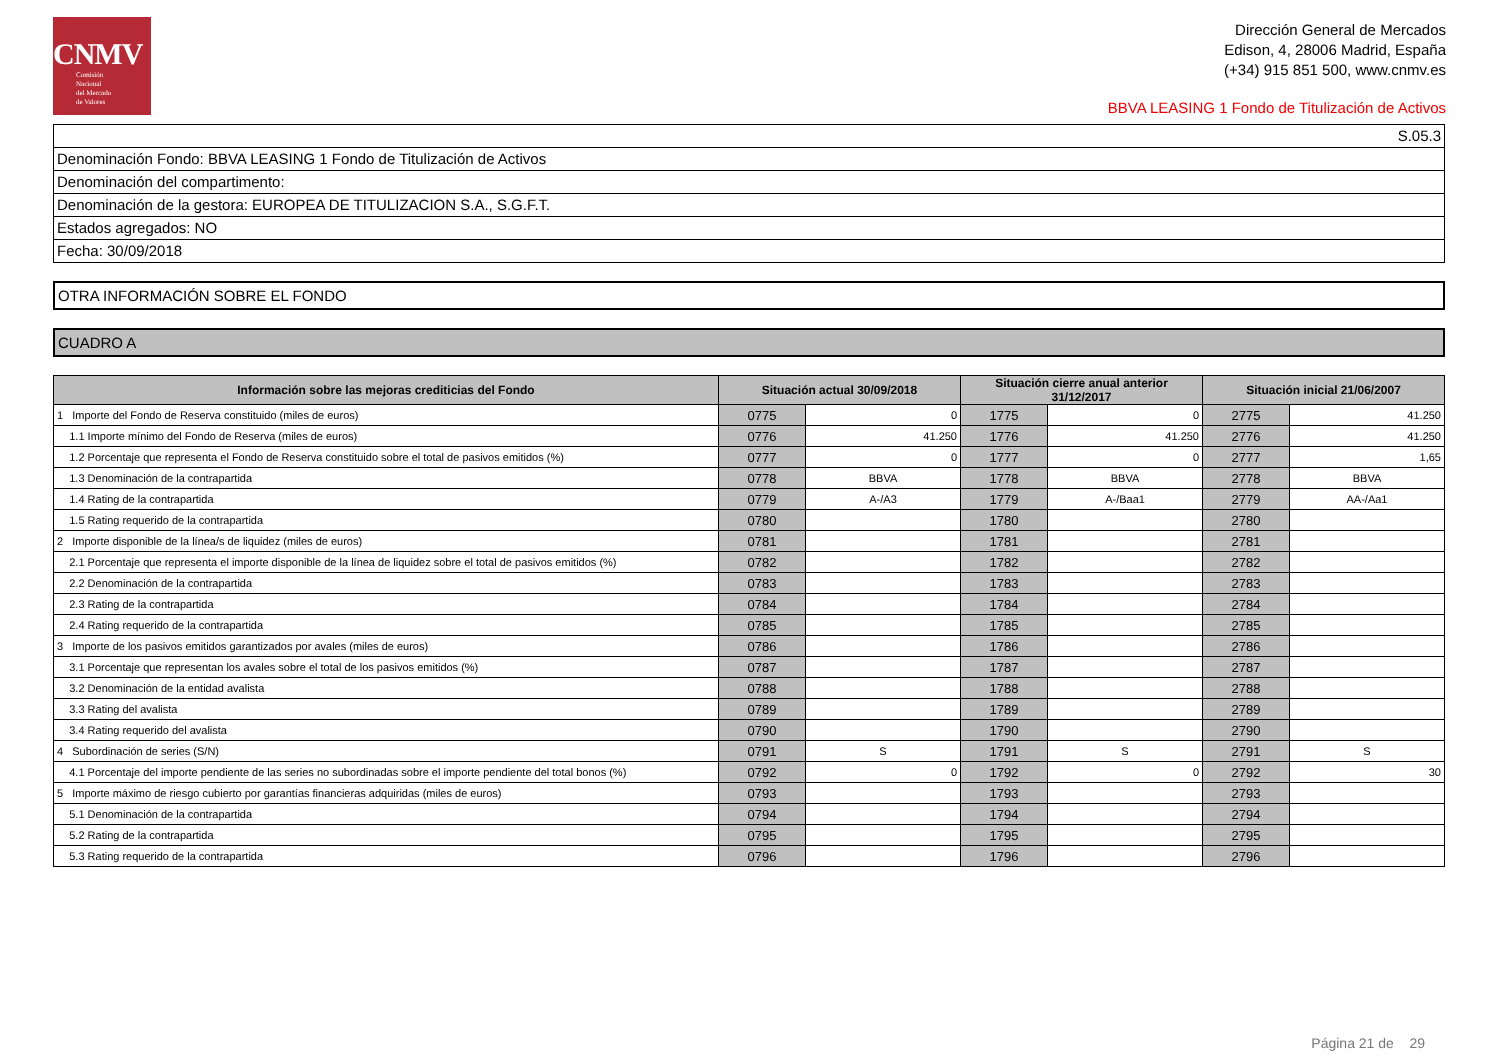CNMV
Comisión
Nacional
del Mercado
de Valores
Dirección General de Mercados
Edison, 4, 28006 Madrid, España
(+34) 915 851 500, www.cnmv.es
BBVA LEASING 1 Fondo de Titulización de Activos
S.05.3
Denominación Fondo: BBVA LEASING 1 Fondo de Titulización de Activos
Denominación del compartimento:
Denominación de la gestora: EUROPEA DE TITULIZACION S.A., S.G.F.T.
Estados agregados: NO
Fecha: 30/09/2018
OTRA INFORMACIÓN SOBRE EL FONDO
CUADRO A
| Información sobre las mejoras crediticias del Fondo | Situación actual 30/09/2018 | | Situación cierre anual anterior 31/12/2017 | | Situación inicial 21/06/2007 | |
| --- | --- | --- | --- | --- | --- | --- |
| 1 Importe del Fondo de Reserva constituido (miles de euros) | 0775 | 0 | 1775 | 0 | 2775 | 41.250 |
| 1.1 Importe mínimo del Fondo de Reserva (miles de euros) | 0776 | 41.250 | 1776 | 41.250 | 2776 | 41.250 |
| 1.2 Porcentaje que representa el Fondo de Reserva constituido sobre el total de pasivos emitidos (%) | 0777 | 0 | 1777 | 0 | 2777 | 1,65 |
| 1.3 Denominación de la contrapartida | 0778 | BBVA | 1778 | BBVA | 2778 | BBVA |
| 1.4 Rating de la contrapartida | 0779 | A-/A3 | 1779 | A-/Baa1 | 2779 | AA-/Aa1 |
| 1.5 Rating requerido de la contrapartida | 0780 | | 1780 | | 2780 | |
| 2 Importe disponible de la línea/s de liquidez (miles de euros) | 0781 | | 1781 | | 2781 | |
| 2.1 Porcentaje que representa el importe disponible de la línea de liquidez sobre el total de pasivos emitidos (%) | 0782 | | 1782 | | 2782 | |
| 2.2 Denominación de la contrapartida | 0783 | | 1783 | | 2783 | |
| 2.3 Rating de la contrapartida | 0784 | | 1784 | | 2784 | |
| 2.4 Rating requerido de la contrapartida | 0785 | | 1785 | | 2785 | |
| 3 Importe de los pasivos emitidos garantizados por avales (miles de euros) | 0786 | | 1786 | | 2786 | |
| 3.1 Porcentaje que representan los avales sobre el total de los pasivos emitidos (%) | 0787 | | 1787 | | 2787 | |
| 3.2 Denominación de la entidad avalista | 0788 | | 1788 | | 2788 | |
| 3.3 Rating del avalista | 0789 | | 1789 | | 2789 | |
| 3.4 Rating requerido del avalista | 0790 | | 1790 | | 2790 | |
| 4 Subordinación de series (S/N) | 0791 | S | 1791 | S | 2791 | S |
| 4.1 Porcentaje del importe pendiente de las series no subordinadas sobre el importe pendiente del total bonos (%) | 0792 | 0 | 1792 | 0 | 2792 | 30 |
| 5 Importe máximo de riesgo cubierto por garantías financieras adquiridas (miles de euros) | 0793 | | 1793 | | 2793 | |
| 5.1 Denominación de la contrapartida | 0794 | | 1794 | | 2794 | |
| 5.2 Rating de la contrapartida | 0795 | | 1795 | | 2795 | |
| 5.3 Rating requerido de la contrapartida | 0796 | | 1796 | | 2796 | |
Página 21 de 29